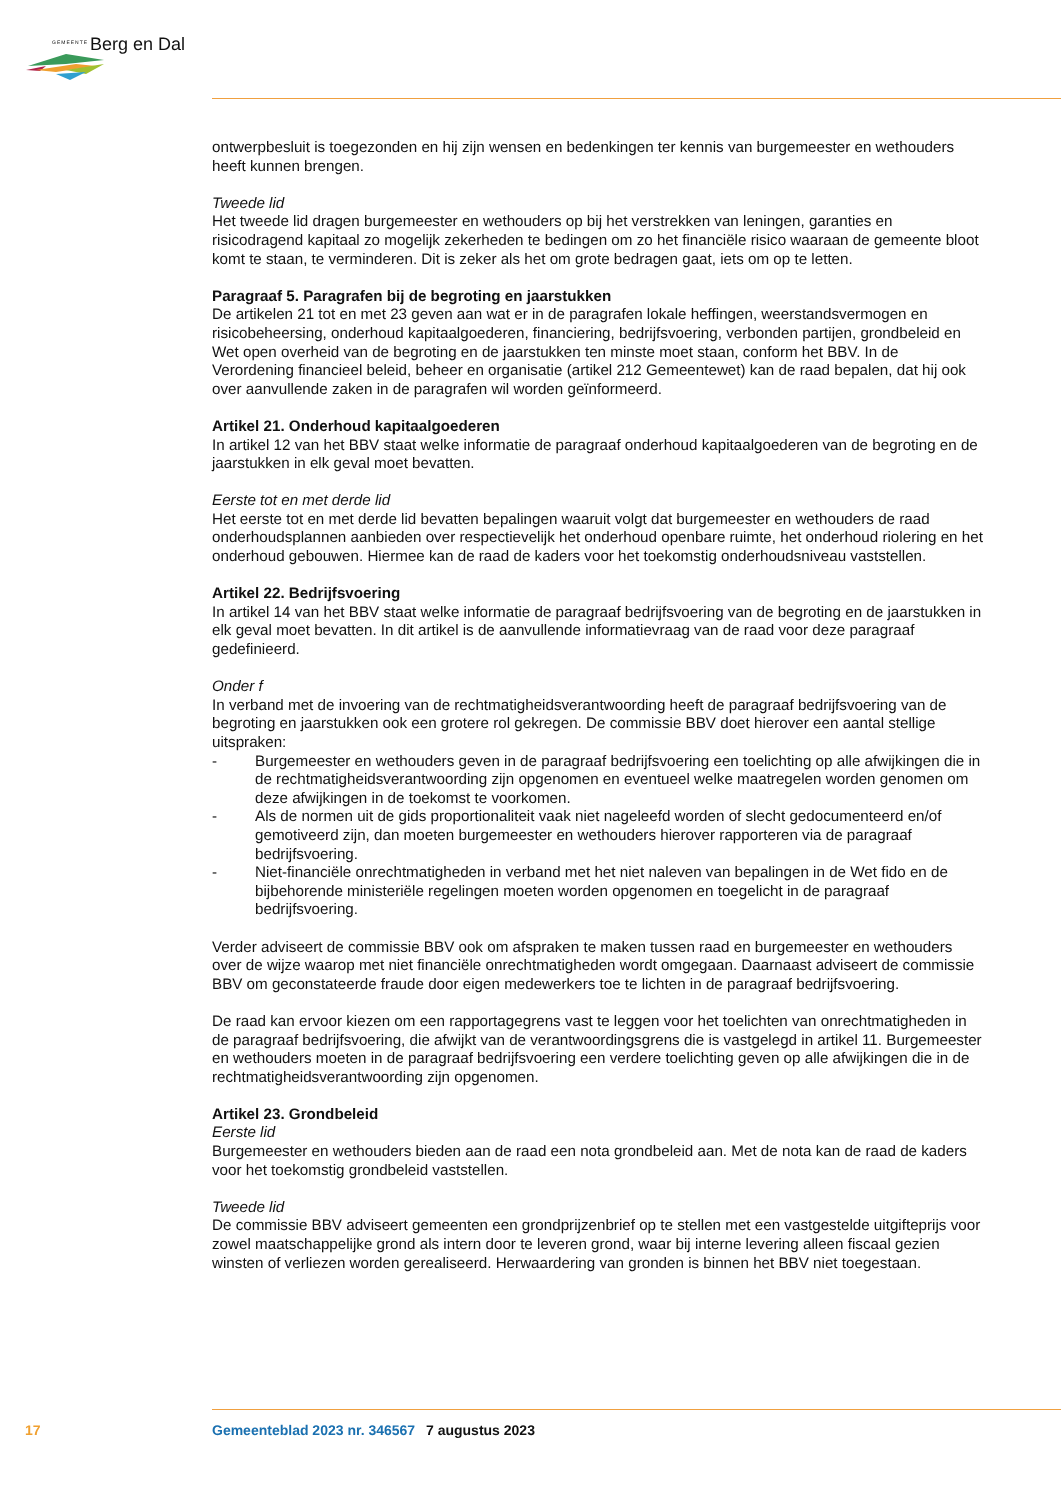GEMEENTE Berg en Dal
ontwerpbesluit is toegezonden en hij zijn wensen en bedenkingen ter kennis van burgemeester en wethouders heeft kunnen brengen.
Tweede lid
Het tweede lid dragen burgemeester en wethouders op bij het verstrekken van leningen, garanties en risicodragend kapitaal zo mogelijk zekerheden te bedingen om zo het financiële risico waaraan de gemeente bloot komt te staan, te verminderen. Dit is zeker als het om grote bedragen gaat, iets om op te letten.
Paragraaf 5. Paragrafen bij de begroting en jaarstukken
De artikelen 21 tot en met 23 geven aan wat er in de paragrafen lokale heffingen, weerstandsvermogen en risicobeheersing, onderhoud kapitaalgoederen, financiering, bedrijfsvoering, verbonden partijen, grondbeleid en Wet open overheid van de begroting en de jaarstukken ten minste moet staan, conform het BBV. In de Verordening financieel beleid, beheer en organisatie (artikel 212 Gemeentewet) kan de raad bepalen, dat hij ook over aanvullende zaken in de paragrafen wil worden geïnformeerd.
Artikel 21. Onderhoud kapitaalgoederen
In artikel 12 van het BBV staat welke informatie de paragraaf onderhoud kapitaalgoederen van de begroting en de jaarstukken in elk geval moet bevatten.
Eerste tot en met derde lid
Het eerste tot en met derde lid bevatten bepalingen waaruit volgt dat burgemeester en wethouders de raad onderhoudsplannen aanbieden over respectievelijk het onderhoud openbare ruimte, het onderhoud riolering en het onderhoud gebouwen. Hiermee kan de raad de kaders voor het toekomstig onderhoudsniveau vaststellen.
Artikel 22. Bedrijfsvoering
In artikel 14 van het BBV staat welke informatie de paragraaf bedrijfsvoering van de begroting en de jaarstukken in elk geval moet bevatten. In dit artikel is de aanvullende informatievraag van de raad voor deze paragraaf gedefinieerd.
Onder f
In verband met de invoering van de rechtmatigheidsverantwoording heeft de paragraaf bedrijfsvoering van de begroting en jaarstukken ook een grotere rol gekregen. De commissie BBV doet hierover een aantal stellige uitspraken:
- Burgemeester en wethouders geven in de paragraaf bedrijfsvoering een toelichting op alle afwijkingen die in de rechtmatigheidsverantwoording zijn opgenomen en eventueel welke maatregelen worden genomen om deze afwijkingen in de toekomst te voorkomen.
- Als de normen uit de gids proportionaliteit vaak niet nageleefd worden of slecht gedocumenteerd en/of gemotiveerd zijn, dan moeten burgemeester en wethouders hierover rapporteren via de paragraaf bedrijfsvoering.
- Niet-financiële onrechtmatigheden in verband met het niet naleven van bepalingen in de Wet fido en de bijbehorende ministeriële regelingen moeten worden opgenomen en toegelicht in de paragraaf bedrijfsvoering.
Verder adviseert de commissie BBV ook om afspraken te maken tussen raad en burgemeester en wethouders over de wijze waarop met niet financiële onrechtmatigheden wordt omgegaan. Daarnaast adviseert de commissie BBV om geconstateerde fraude door eigen medewerkers toe te lichten in de paragraaf bedrijfsvoering.
De raad kan ervoor kiezen om een rapportagegrens vast te leggen voor het toelichten van onrechtmatigheden in de paragraaf bedrijfsvoering, die afwijkt van de verantwoordingsgrens die is vastgelegd in artikel 11. Burgemeester en wethouders moeten in de paragraaf bedrijfsvoering een verdere toelichting geven op alle afwijkingen die in de rechtmatigheidsverantwoording zijn opgenomen.
Artikel 23. Grondbeleid
Eerste lid
Burgemeester en wethouders bieden aan de raad een nota grondbeleid aan. Met de nota kan de raad de kaders voor het toekomstig grondbeleid vaststellen.
Tweede lid
De commissie BBV adviseert gemeenten een grondprijzenbrief op te stellen met een vastgestelde uitgifteprijs voor zowel maatschappelijke grond als intern door te leveren grond, waar bij interne levering alleen fiscaal gezien winsten of verliezen worden gerealiseerd. Herwaardering van gronden is binnen het BBV niet toegestaan.
17 Gemeenteblad 2023 nr. 346567 7 augustus 2023